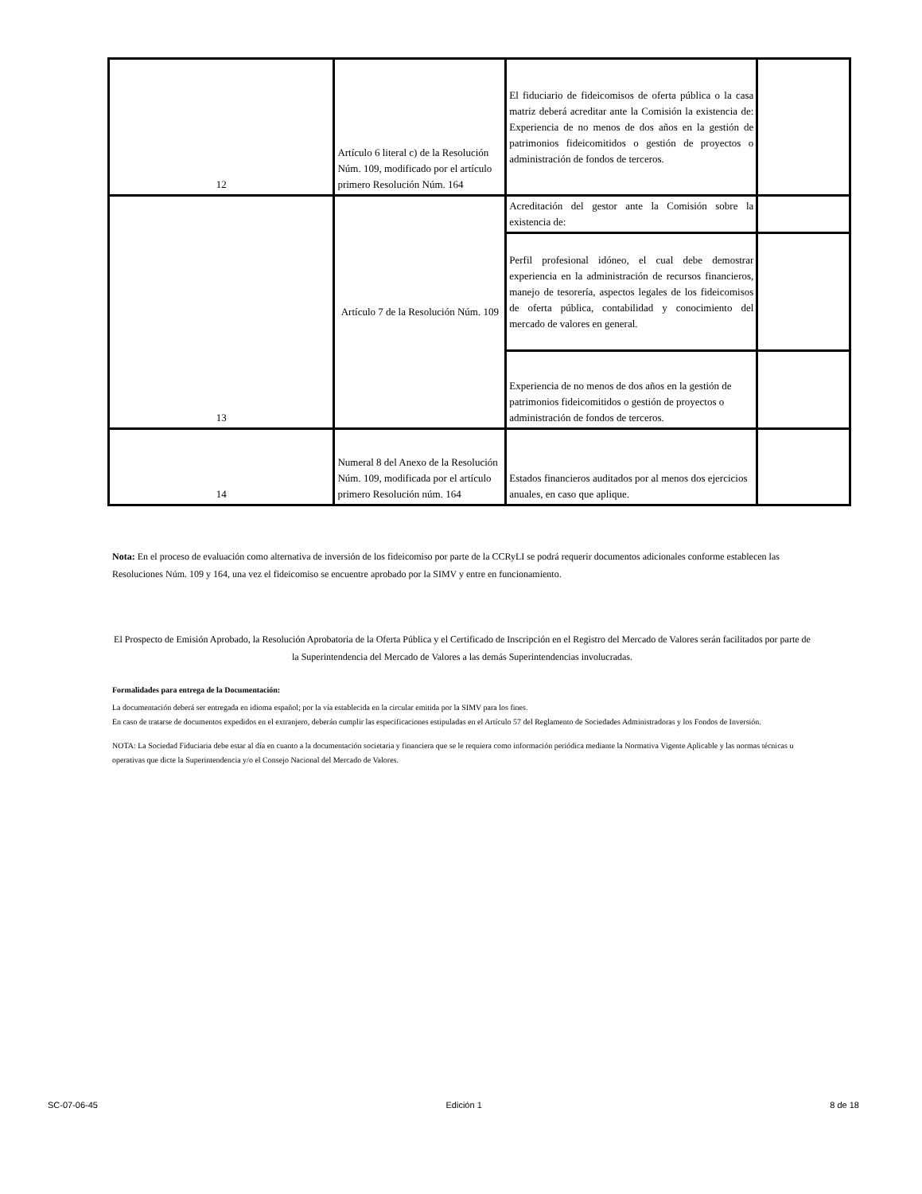| 12 | Artículo 6 literal c) de la Resolución Núm. 109, modificado por el artículo primero Resolución Núm. 164 | El fiduciario de fideicomisos de oferta pública o la casa matriz deberá acreditar ante la Comisión la existencia de: Experiencia de no menos de dos años en la gestión de patrimonios fideicomitidos o gestión de proyectos o administración de fondos de terceros. | |
| 13 | Artículo 7 de la Resolución Núm. 109 | Acreditación del gestor ante la Comisión sobre la existencia de: | |
| | | Perfil profesional idóneo, el cual debe demostrar experiencia en la administración de recursos financieros, manejo de tesorería, aspectos legales de los fideicomisos de oferta pública, contabilidad y conocimiento del mercado de valores en general. | |
| | | Experiencia de no menos de dos años en la gestión de patrimonios fideicomitidos o gestión de proyectos o administración de fondos de terceros. | |
| 14 | Numeral 8 del Anexo de la Resolución Núm. 109, modificada por el artículo primero Resolución núm. 164 | Estados financieros auditados por al menos dos ejercicios anuales, en caso que aplique. | |
Nota: En el proceso de evaluación como alternativa de inversión de los fideicomiso por parte de la CCRyLI se podrá requerir documentos adicionales conforme establecen las Resoluciones Núm. 109 y 164, una vez el fideicomiso se encuentre aprobado por la SIMV y entre en funcionamiento.
El Prospecto de Emisión Aprobado, la Resolución Aprobatoria de la Oferta Pública y el Certificado de Inscripción en el Registro del Mercado de Valores serán facilitados por parte de la Superintendencia del Mercado de Valores a las demás Superintendencias involucradas.
Formalidades para entrega de la Documentación:
La documentación deberá ser entregada en idioma español; por la vía establecida en la circular emitida por la SIMV para los fines.
En caso de tratarse de documentos expedidos en el extranjero, deberán cumplir las especificaciones estipuladas en el Artículo 57 del Reglamento de Sociedades Administradoras y los Fondos de Inversión.
NOTA: La Sociedad Fiduciaria debe estar al día en cuanto a la documentación societaria y financiera que se le requiera como información periódica mediante la Normativa Vigente Aplicable y las normas técnicas u operativas que dicte la Superintendencia y/o el Consejo Nacional del Mercado de Valores.
SC-07-06-45 Edición 1 8 de 18